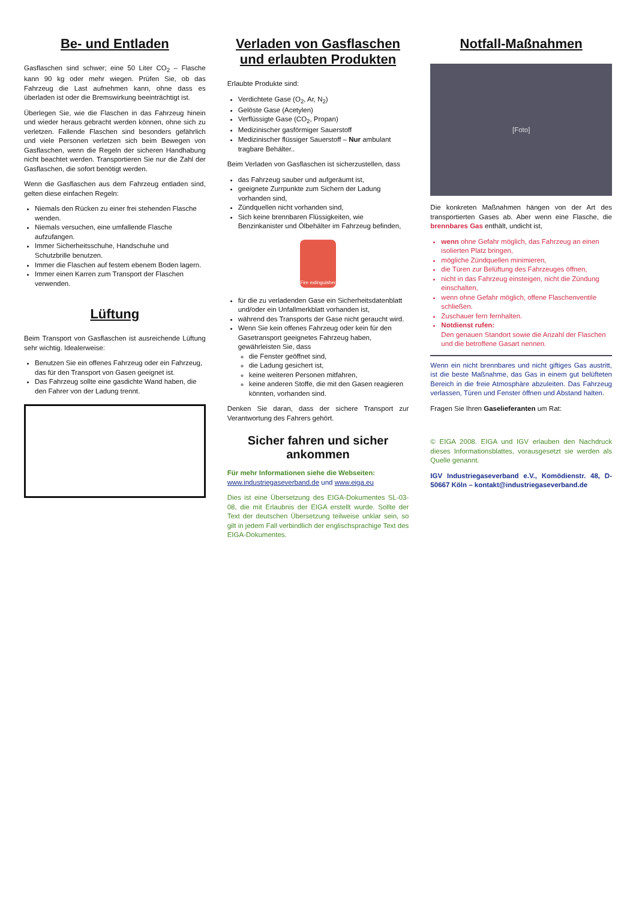Be- und Entladen
Gasflaschen sind schwer; eine 50 Liter CO<sub>2</sub> – Flasche kann 90 kg oder mehr wiegen. Prüfen Sie, ob das Fahrzeug die Last aufnehmen kann, ohne dass es überladen ist oder die Bremswirkung beeinträchtigt ist.
Überlegen Sie, wie die Flaschen in das Fahrzeug hinein und wieder heraus gebracht werden können, ohne sich zu verletzen. Fallende Flaschen sind besonders gefährlich und viele Personen verletzen sich beim Bewegen von Gasflaschen, wenn die Regeln der sicheren Handhabung nicht beachtet werden. Transportieren Sie nur die Zahl der Gasflaschen, die sofort benötigt werden.
Wenn die Gasflaschen aus dem Fahrzeug entladen sind, gelten diese einfachen Regeln:
Niemals den Rücken zu einer frei stehenden Flasche wenden.
Niemals versuchen, eine umfallende Flasche aufzufangen.
Immer Sicherheitsschuhe, Handschuhe und Schutzbrille benutzen.
Immer die Flaschen auf festem ebenem Boden lagern.
Immer einen Karren zum Transport der Flaschen verwenden.
Lüftung
Beim Transport von Gasflaschen ist ausreichende Lüftung sehr wichtig. Idealerweise:
Benutzen Sie ein offenes Fahrzeug oder ein Fahrzeug, das für den Transport von Gasen geeignet ist.
Das Fahrzeug sollte eine gasdichte Wand haben, die den Fahrer von der Ladung trennt.
Verladen von Gasflaschen und erlaubten Produkten
Erlaubte Produkte sind:
Verdichtete Gase (O<sub>2</sub>, Ar, N<sub>2</sub>)
Gelöste Gase (Acetylen)
Verflüssigte Gase (CO<sub>2</sub>, Propan)
Medizinischer gasförmiger Sauerstoff
Medizinischer flüssiger Sauerstoff – Nur ambulant tragbare Behälter..
Beim Verladen von Gasflaschen ist sicherzustellen, dass
das Fahrzeug sauber und aufgeräumt ist,
geeignete Zurrpunkte zum Sichern der Ladung vorhanden sind,
Zündquellen nicht vorhanden sind,
Sich keine brennbaren Flüssigkeiten, wie Benzinkanister und Ölbehälter im Fahrzeug befinden,
Fire extinguisher
für die zu verladenden Gase ein Sicherheitsdatenblatt und/oder ein Unfallmerkblatt vorhanden ist,
während des Transports der Gase nicht geraucht wird.
Wenn Sie kein offenes Fahrzeug oder kein für den Gasetransport geeignetes Fahrzeug haben, gewährleisten Sie, dass
die Fenster geöffnet sind,
die Ladung gesichert ist,
keine weiteren Personen mitfahren,
keine anderen Stoffe, die mit den Gasen reagieren könnten, vorhanden sind.
Denken Sie daran, dass der sichere Transport zur Verantwortung des Fahrers gehört.
Sicher fahren und sicher ankommen
Für mehr Informationen siehe die Webseiten:
www.industriegaseverband.de und www.eiga.eu
Dies ist eine Übersetzung des EIGA-Dokumentes SL-03-08, die mit Erlaubnis der EIGA erstellt wurde. Sollte der Text der deutschen Übersetzung teilweise unklar sein, so gilt in jedem Fall verbindlich der englischsprachige Text des EIGA-Dokumentes.
Notfall-Maßnahmen
[Foto]
Die konkreten Maßnahmen hängen von der Art des transportierten Gases ab. Aber wenn eine Flasche, die brennbares Gas enthält, undicht ist,
wenn ohne Gefahr möglich, das Fahrzeug an einen isolierten Platz bringen,
mögliche Zündquellen minimieren,
die Türen zur Belüftung des Fahrzeuges öffnen,
nicht in das Fahrzeug einsteigen, nicht die Zündung einschalten,
wenn ohne Gefahr möglich, offene Flaschenventile schließen.
Zuschauer fern fernhalten.
Notdienst rufen:
Den genauen Standort sowie die Anzahl der Flaschen und die betroffene Gasart nennen.
Wenn ein nicht brennbares und nicht giftiges Gas austritt, ist die beste Maßnahme, das Gas in einem gut belüfteten Bereich in die freie Atmosphäre abzuleiten. Das Fahrzeug verlassen, Türen und Fenster öffnen und Abstand halten.
Fragen Sie Ihren Gaselieferanten um Rat:
© EIGA 2008. EIGA und IGV erlauben den Nachdruck dieses Informationsblattes, vorausgesetzt sie werden als Quelle genannt.
IGV Industriegaseverband e.V., Komödienstr. 48, D-50667 Köln – kontakt@industriegaseverband.de